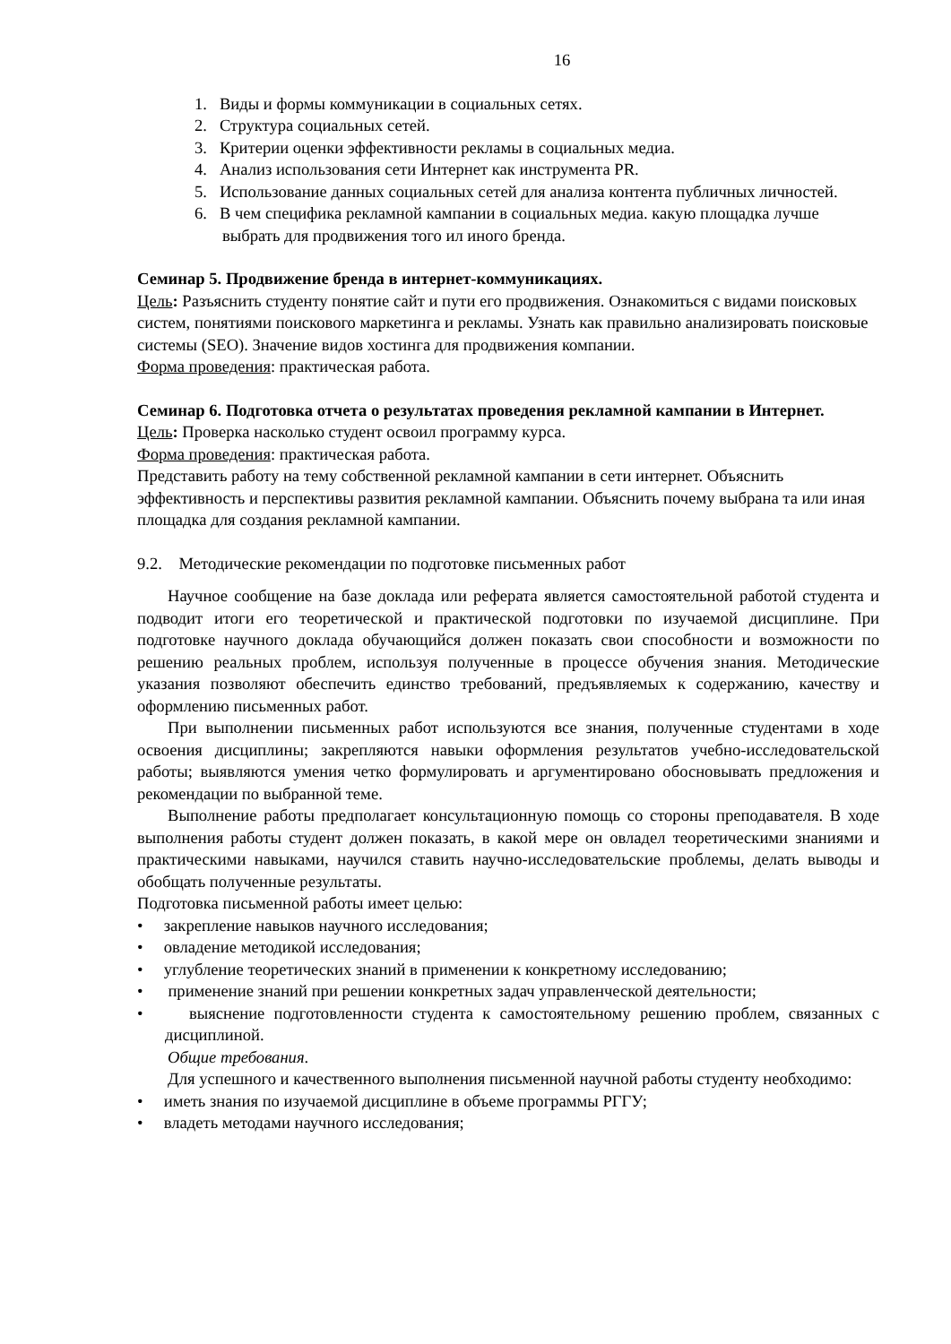16
1. Виды и формы коммуникации в социальных сетях.
2. Структура социальных сетей.
3. Критерии оценки эффективности рекламы в социальных медиа.
4. Анализ использования сети Интернет как инструмента PR.
5. Использование данных социальных сетей для анализа контента публичных личностей.
6. В чем специфика рекламной кампании в социальных медиа. какую площадка лучше выбрать для продвижения того ил иного бренда.
Семинар 5. Продвижение бренда в интернет-коммуникациях.
Цель: Разъяснить студенту понятие сайт и пути его продвижения. Ознакомиться с видами поисковых систем, понятиями поискового маркетинга и рекламы. Узнать как правильно анализировать поисковые системы (SEO). Значение видов хостинга для продвижения компании.
Форма проведения: практическая работа.
Семинар 6. Подготовка отчета о результатах проведения рекламной кампании в Интернет.
Цель: Проверка насколько студент освоил программу курса.
Форма проведения: практическая работа.
Представить работу на тему собственной рекламной кампании в сети интернет. Объяснить эффективность и перспективы развития рекламной кампании. Объяснить почему выбрана та или иная площадка для создания рекламной кампании.
9.2. Методические рекомендации по подготовке письменных работ
Научное сообщение на базе доклада или реферата является самостоятельной работой студента и подводит итоги его теоретической и практической подготовки по изучаемой дисциплине. При подготовке научного доклада обучающийся должен показать свои способности и возможности по решению реальных проблем, используя полученные в процессе обучения знания. Методические указания позволяют обеспечить единство требований, предъявляемых к содержанию, качеству и оформлению письменных работ.
При выполнении письменных работ используются все знания, полученные студентами в ходе освоения дисциплины; закрепляются навыки оформления результатов учебно-исследовательской работы; выявляются умения четко формулировать и аргументировано обосновывать предложения и рекомендации по выбранной теме.
Выполнение работы предполагает консультационную помощь со стороны преподавателя. В ходе выполнения работы студент должен показать, в какой мере он овладел теоретическими знаниями и практическими навыками, научился ставить научно-исследовательские проблемы, делать выводы и обобщать полученные результаты.
Подготовка письменной работы имеет целью:
• закрепление навыков научного исследования;
• овладение методикой исследования;
• углубление теоретических знаний в применении к конкретному исследованию;
• применение знаний при решении конкретных задач управленческой деятельности;
• выяснение подготовленности студента к самостоятельному решению проблем, связанных с дисциплиной.
Общие требования.
Для успешного и качественного выполнения письменной научной работы студенту необходимо:
• иметь знания по изучаемой дисциплине в объеме программы РГГУ;
• владеть методами научного исследования;